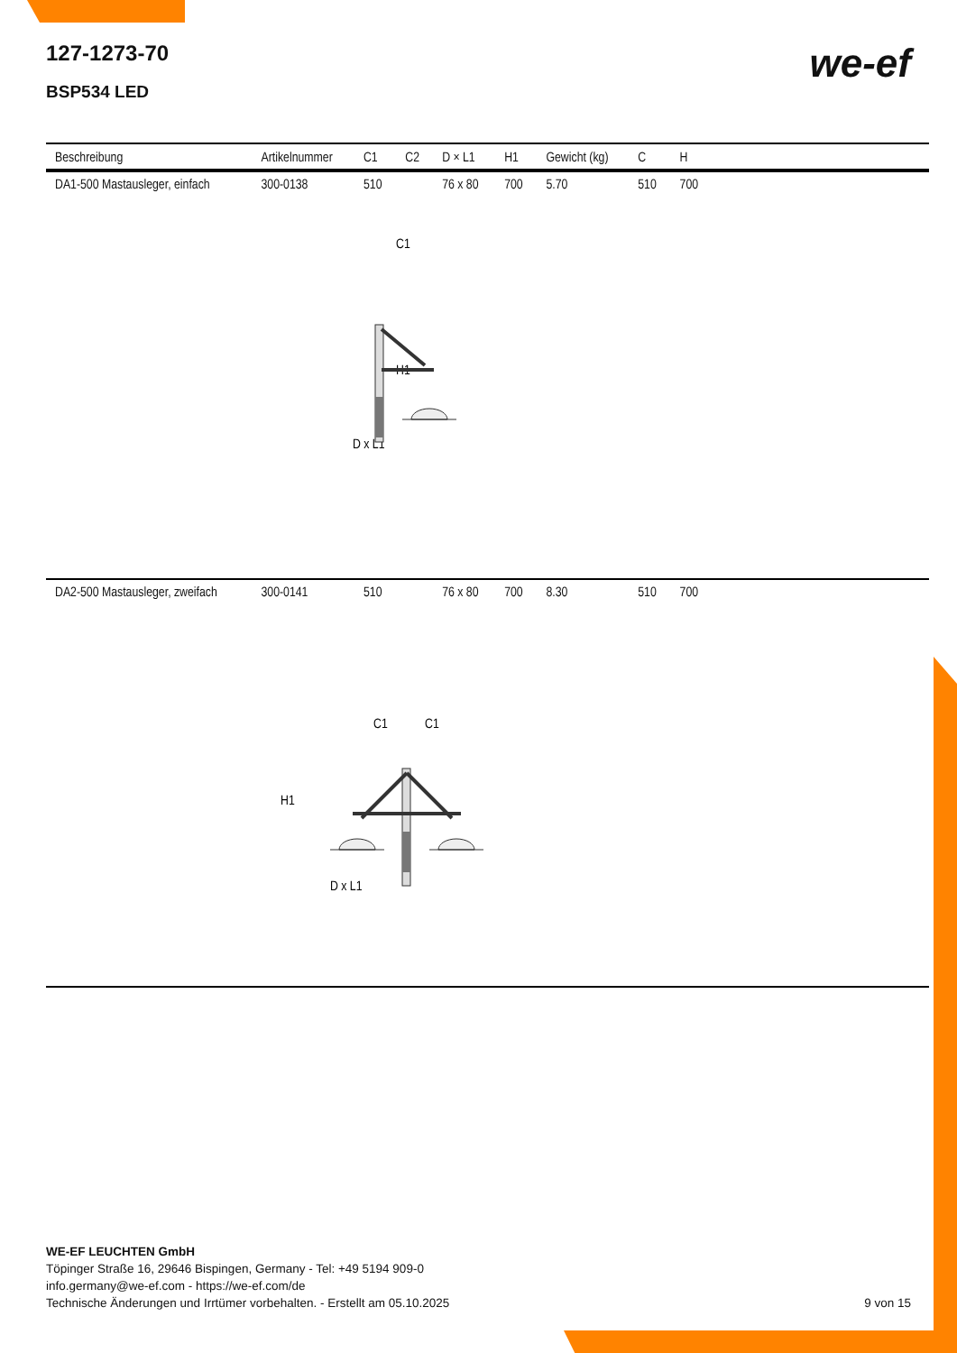127-1273-70
BSP534 LED
we-ef
| Beschreibung | Artikelnummer | C1 | C2 | D × L1 | H1 | Gewicht (kg) | C | H | |
| --- | --- | --- | --- | --- | --- | --- | --- | --- | --- |
| DA1-500 Mastausleger, einfach | 300-0138 | 510 | | 76 x 80 | 700 | 5.70 | 510 | 700 | |
| H1 D x L1 C1 | | | | | | | | | |
| DA2-500 Mastausleger, zweifach | 300-0141 | 510 | | 76 x 80 | 700 | 8.30 | 510 | 700 | |
| C1 C1 H1 D x L1 | | | | | | | | | |
WE-EF LEUCHTEN GmbH
Töpinger Straße 16, 29646 Bispingen, Germany - Tel: +49 5194 909-0
info.germany@we-ef.com - https://we-ef.com/de
Technische Änderungen und Irrtümer vorbehalten. - Erstellt am 05.10.2025 9 von 15